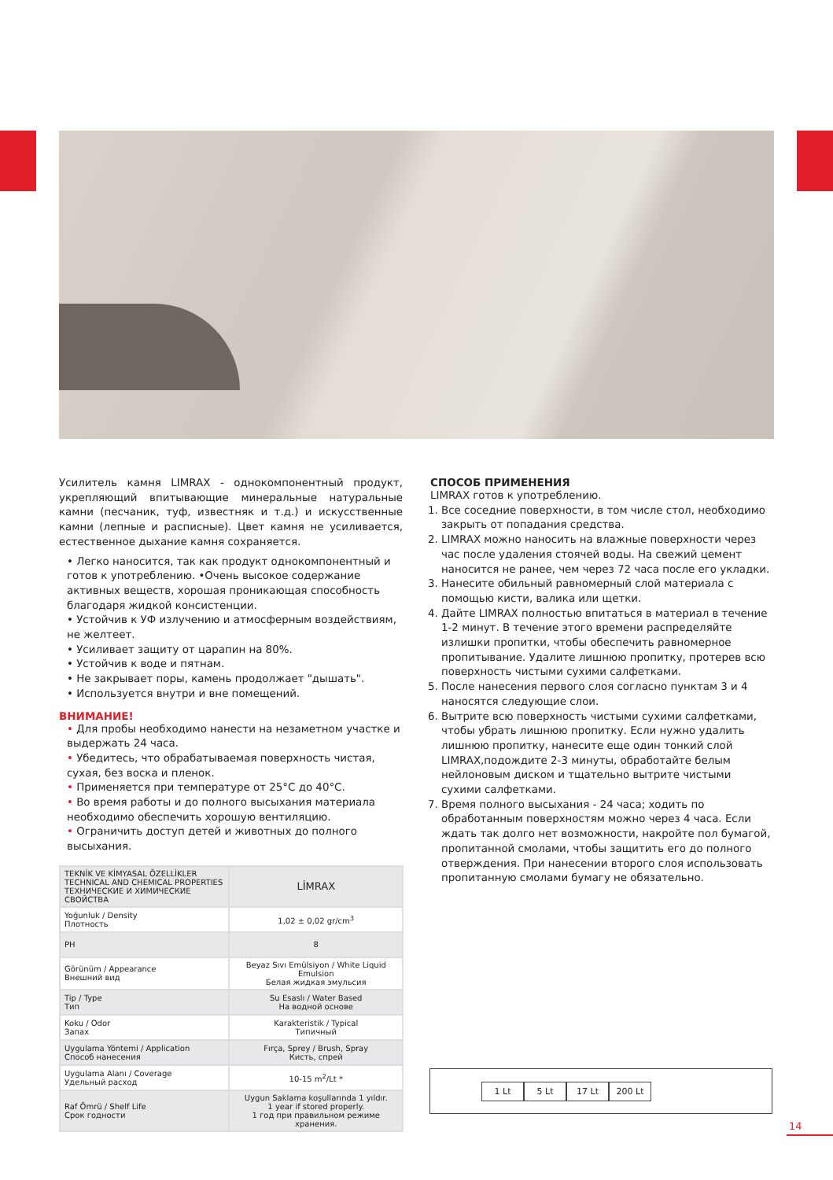Усилитель камня LIMRAX - однокомпонентный продукт, укрепляющий впитывающие минеральные натуральные камни (песчаник, туф, известняк и т.д.) и искусственные камни (лепные и расписные). Цвет камня не усиливается, естественное дыхание камня сохраняется.
• Легко наносится, так как продукт однокомпонентный и готов к употреблению. •Очень высокое содержание активных веществ, хорошая проникающая способность благодаря жидкой консистенции.
• Устойчив к УФ излучению и атмосферным воздействиям, не желтеет.
• Усиливает защиту от царапин на 80%.
• Устойчив к воде и пятнам.
• Не закрывает поры, камень продолжает "дышать".
• Используется внутри и вне помещений.
ВНИМАНИЕ!
• Для пробы необходимо нанести на незаметном участке и выдержать 24 часа.
• Убедитесь, что обрабатываемая поверхность чистая, сухая, без воска и пленок.
• Применяется при температуре от 25°C до 40°C.
• Во время работы и до полного высыхания материала необходимо обеспечить хорошую вентиляцию.
• Ограничить доступ детей и животных до полного высыхания.
| TEKNİK VE KİMYASAL ÖZELLİKLER TECHNICAL AND CHEMICAL PROPERTIES ТЕХНИЧЕСКИЕ И ХИМИЧЕСКИЕ СВОЙСТВА | LİMRAX |
| Yoğunluk / Density Плотность | 1,02 ± 0,02 gr/cm<sup>3</sup> |
| PH | 8 |
| Görünüm / Appearance Внешний вид | Beyaz Sıvı Emülsiyon / White Liquid Emulsion Белая жидкая эмульсия |
| Tip / Type Тип | Su Esaslı / Water Based На водной основе |
| Koku / Odor Запах | Karakteristik / Typical Типичный |
| Uygulama Yöntemi / Application Способ нанесения | Fırça, Sprey / Brush, Spray Кисть, спрей |
| Uygulama Alanı / Coverage Удельный расход | 10-15 m<sup>2</sup>/Lt * |
| Raf Ömrü / Shelf Life Срок годности | Uygun Saklama koşullarında 1 yıldır. 1 year if stored properly. 1 год при правильном режиме хранения. |
СПОСОБ ПРИМЕНЕНИЯ
LIMRAX готов к употреблению.
1. Все соседние поверхности, в том числе стол, необходимо закрыть от попадания средства.
2. LIMRAX можно наносить на влажные поверхности через час после удаления стоячей воды. На свежий цемент наносится не ранее, чем через 72 часа после его укладки.
3. Нанесите обильный равномерный слой материала с помощью кисти, валика или щетки.
4. Дайте LIMRAX полностью впитаться в материал в течение 1-2 минут. В течение этого времени распределяйте излишки пропитки, чтобы обеспечить равномерное пропитывание. Удалите лишнюю пропитку, протерев всю поверхность чистыми сухими салфетками.
5. После нанесения первого слоя согласно пунктам 3 и 4 наносятся следующие слои.
6. Вытрите всю поверхность чистыми сухими салфетками, чтобы убрать лишнюю пропитку. Если нужно удалить лишнюю пропитку, нанесите еще один тонкий слой LIMRAX,подождите 2-3 минуты, обработайте белым нейлоновым диском и тщательно вытрите чистыми сухими салфетками.
7. Время полного высыхания - 24 часа; ходить по обработанным поверхностям можно через 4 часа. Если ждать так долго нет возможности, накройте пол бумагой, пропитанной смолами, чтобы защитить его до полного отверждения. При нанесении второго слоя использовать пропитанную смолами бумагу не обязательно.
1 Lt 5 Lt 17 Lt 200 Lt
14